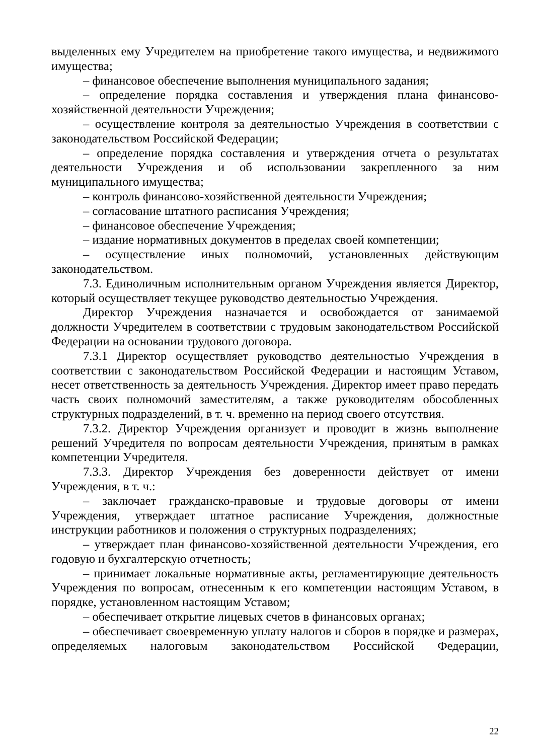выделенных ему Учредителем на приобретение такого имущества, и недвижимого имущества;
– финансовое обеспечение выполнения муниципального задания;
– определение порядка составления и утверждения плана финансово-хозяйственной деятельности Учреждения;
– осуществление контроля за деятельностью Учреждения в соответствии с законодательством Российской Федерации;
– определение порядка составления и утверждения отчета о результатах деятельности Учреждения и об использовании закрепленного за ним муниципального имущества;
– контроль финансово-хозяйственной деятельности Учреждения;
– согласование штатного расписания Учреждения;
– финансовое обеспечение Учреждения;
– издание нормативных документов в пределах своей компетенции;
– осуществление иных полномочий, установленных действующим законодательством.
7.3. Единоличным исполнительным органом Учреждения является Директор, который осуществляет текущее руководство деятельностью Учреждения.
Директор Учреждения назначается и освобождается от занимаемой должности Учредителем в соответствии с трудовым законодательством Российской Федерации на основании трудового договора.
7.3.1 Директор осуществляет руководство деятельностью Учреждения в соответствии с законодательством Российской Федерации и настоящим Уставом, несет ответственность за деятельность Учреждения. Директор имеет право передать часть своих полномочий заместителям, а также руководителям обособленных структурных подразделений, в т. ч. временно на период своего отсутствия.
7.3.2. Директор Учреждения организует и проводит в жизнь выполнение решений Учредителя по вопросам деятельности Учреждения, принятым в рамках компетенции Учредителя.
7.3.3. Директор Учреждения без доверенности действует от имени Учреждения, в т. ч.:
– заключает гражданско-правовые и трудовые договоры от имени Учреждения, утверждает штатное расписание Учреждения, должностные инструкции работников и положения о структурных подразделениях;
– утверждает план финансово-хозяйственной деятельности Учреждения, его годовую и бухгалтерскую отчетность;
– принимает локальные нормативные акты, регламентирующие деятельность Учреждения по вопросам, отнесенным к его компетенции настоящим Уставом, в порядке, установленном настоящим Уставом;
– обеспечивает открытие лицевых счетов в финансовых органах;
– обеспечивает своевременную уплату налогов и сборов в порядке и размерах, определяемых налоговым законодательством Российской Федерации,
22